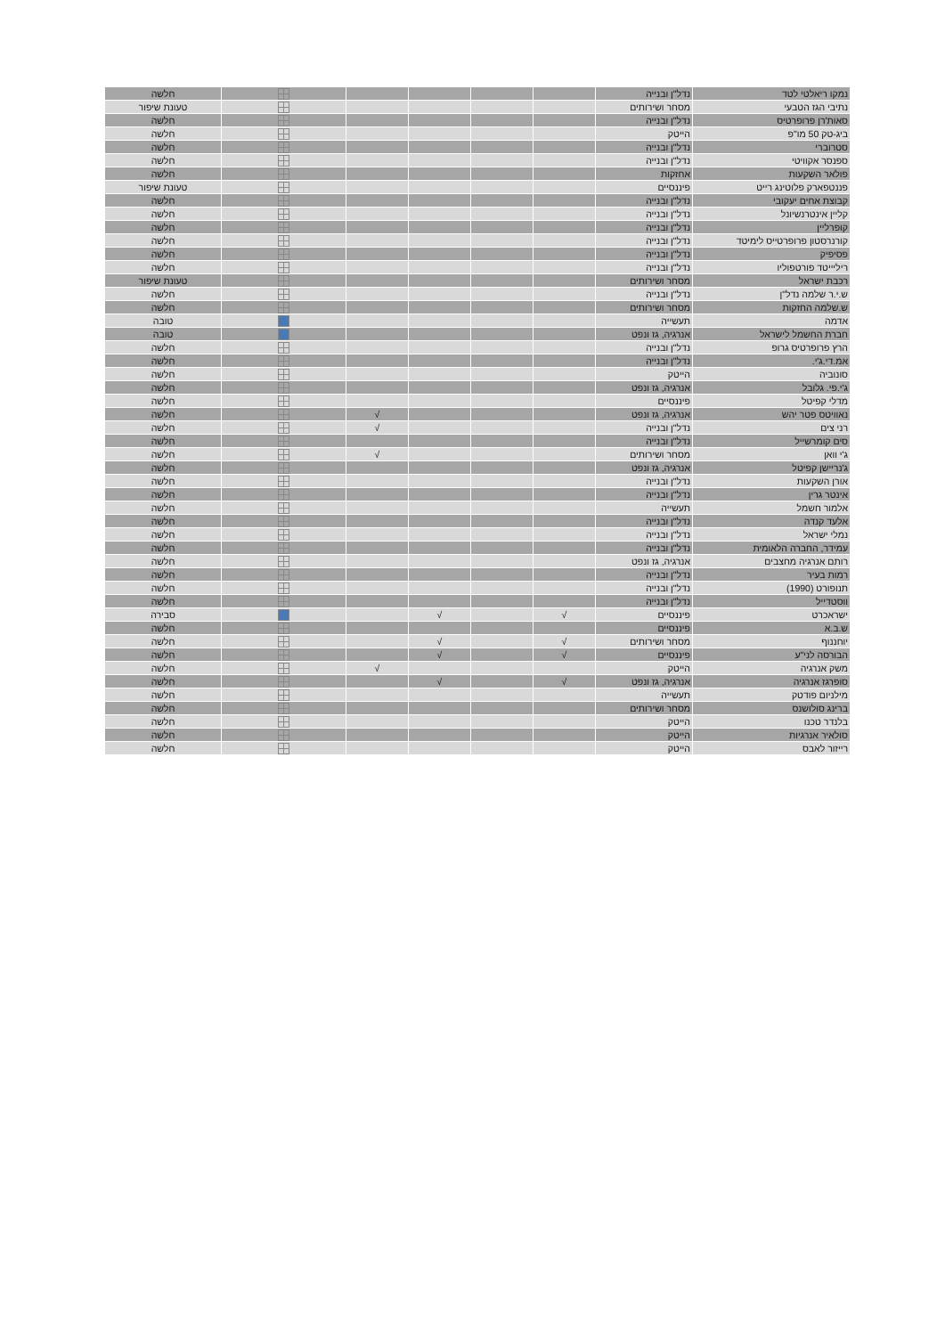| נמקו ריאלטי לטד | נדל"ן ובנייה | | | | | | חלשה |
| נתיבי הגז הטבעי | מסחר ושירותים | | | | | | טעונת שיפור |
| סאות'רן פרופרטיס | נדל"ן ובנייה | | | | | | חלשה |
| ביג-טק 50 מו"פ | הייטק | | | | | | חלשה |
| סטרוברי | נדל"ן ובנייה | | | | | | חלשה |
| ספנסר אקוויטי | נדל"ן ובנייה | | | | | | חלשה |
| פולאר השקעות | אחזקות | | | | | | חלשה |
| פננטפארק פלוטינג רייט | פיננסיים | | | | | | טעונת שיפור |
| קבוצת אחים יעקובי | נדל"ן ובנייה | | | | | | חלשה |
| קליין אינטרנשיונל | נדל"ן ובנייה | | | | | | חלשה |
| קופרליין | נדל"ן ובנייה | | | | | | חלשה |
| קורנרסטון פרופרטייס לימיטד | נדל"ן ובנייה | | | | | | חלשה |
| פסיפיק | נדל"ן ובנייה | | | | | | חלשה |
| ריליייטד פורטפוליו | נדל"ן ובנייה | | | | | | חלשה |
| רכבת ישראל | מסחר ושירותים | | | | | | טעונת שיפור |
| ש.י.ר שלמה נדל"ן | נדל"ן ובנייה | | | | | | חלשה |
| ש.שלמה החזקות | מסחר ושירותים | | | | | | חלשה |
| אדמה | תעשייה | | | | | | טובה |
| חברת החשמל לישראל | אנרגיה, גז ונפט | | | | | | טובה |
| הרץ פרופרטיס גרופ | נדל"ן ובנייה | | | | | | חלשה |
| אמ.די.ג'י. | נדל"ן ובנייה | | | | | | חלשה |
| סונוביה | הייטק | | | | | | חלשה |
| ג'י.פי. גלובל | אנרגיה, גז ונפט | | | | | | חלשה |
| מדלי קפיטל | פיננסיים | | | | | | חלשה |
| נאוויטס פטר יהש | אנרגיה, גז ונפט | | | | √ | | חלשה |
| רני צים | נדל"ן ובנייה | | | | √ | | חלשה |
| סים קומרשייל | נדל"ן ובנייה | | | | | | חלשה |
| ג'י וואן | מסחר ושירותים | | | | √ | | חלשה |
| ג'נריישן קפיטל | אנרגיה, גז ונפט | | | | | | חלשה |
| אורן השקעות | נדל"ן ובנייה | | | | | | חלשה |
| אינטר גרין | נדל"ן ובנייה | | | | | | חלשה |
| אלמור חשמל | תעשייה | | | | | | חלשה |
| אלעד קנדה | נדל"ן ובנייה | | | | | | חלשה |
| נמלי ישראל | נדל"ן ובנייה | | | | | | חלשה |
| עמידר, החברה הלאומית | נדל"ן ובנייה | | | | | | חלשה |
| רותם אנרגיה מחצבים | אנרגיה, גז ונפט | | | | | | חלשה |
| רמות בעיר | נדל"ן ובנייה | | | | | | חלשה |
| תנופורט (1990) | נדל"ן ובנייה | | | | | | חלשה |
| ווסטדייל | נדל"ן ובנייה | | | | | | חלשה |
| ישראכרט | פיננסיים | √ | | √ | | | סבירה |
| ש.ב.א | פיננסיים | | | | | | חלשה |
| יוחננוף | מסחר ושירותים | √ | | √ | | | חלשה |
| הבורסה לני"ע | פיננסיים | √ | | √ | | | חלשה |
| משק אנרגיה | הייטק | | | | √ | | חלשה |
| סופרגז אנרגיה | אנרגיה, גז ונפט | √ | | √ | | | חלשה |
| מילניום פודטק | תעשייה | | | | | | חלשה |
| ברינג סולושנס | מסחר ושירותים | | | | | | חלשה |
| בלנדר טכנו | הייטק | | | | | | חלשה |
| סולאיר אנרגיות | הייטק | | | | | | חלשה |
| רייזור לאבס | הייטק | | | | | | חלשה |